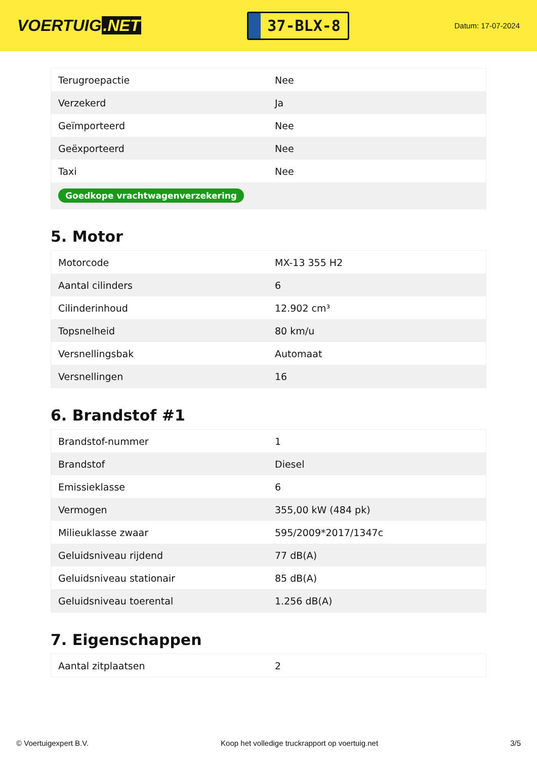VOERTUIG.NET
37-BLX-8
Datum: 17-07-2024
| Terugroepactie | Nee |
| Verzekerd | Ja |
| Geïmporteerd | Nee |
| Geëxporteerd | Nee |
| Taxi | Nee |
| Goedkope vrachtwagenverzekering | |
5. Motor
| Motorcode | MX-13 355 H2 |
| Aantal cilinders | 6 |
| Cilinderinhoud | 12.902 cm³ |
| Topsnelheid | 80 km/u |
| Versnellingsbak | Automaat |
| Versnellingen | 16 |
6. Brandstof #1
| Brandstof-nummer | 1 |
| Brandstof | Diesel |
| Emissieklasse | 6 |
| Vermogen | 355,00 kW (484 pk) |
| Milieuklasse zwaar | 595/2009*2017/1347c |
| Geluidsniveau rijdend | 77 dB(A) |
| Geluidsniveau stationair | 85 dB(A) |
| Geluidsniveau toerental | 1.256 dB(A) |
7. Eigenschappen
| Aantal zitplaatsen | 2 |
© Voertuigexpert B.V. Koop het volledige truckrapport op voertuig.net 3/5